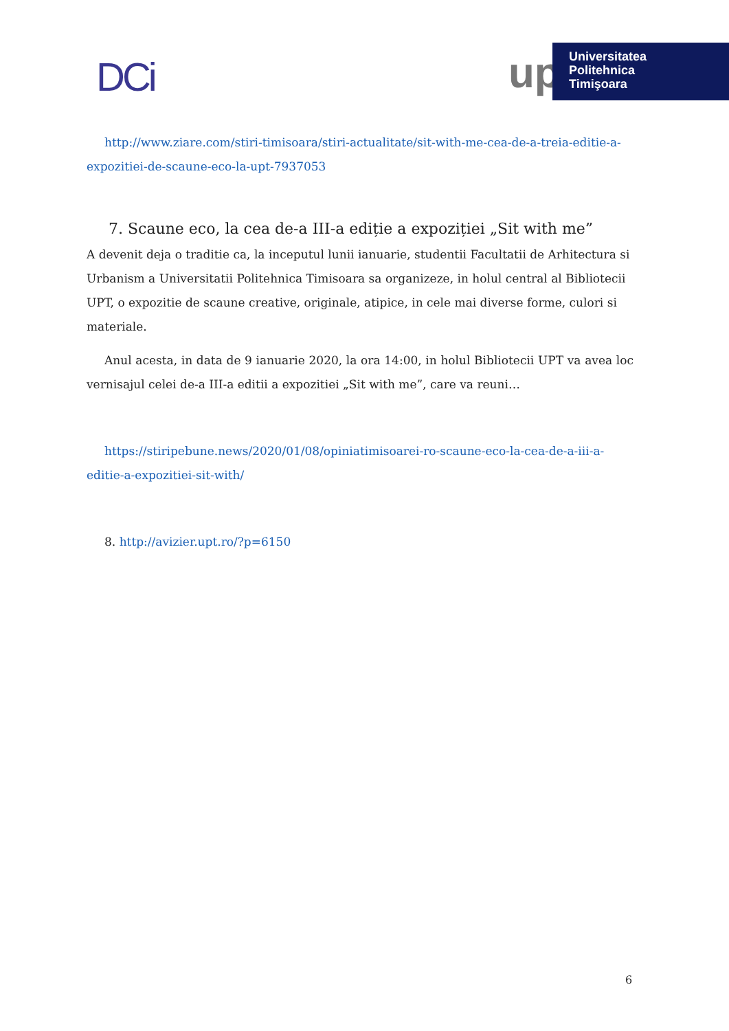DCi
up
Universitatea
Politehnica
Timişoara
http://www.ziare.com/stiri-timisoara/stiri-actualitate/sit-with-me-cea-de-a-treia-editie-a-expozitiei-de-scaune-eco-la-upt-7937053
7. Scaune eco, la cea de-a III-a ediție a expoziției „Sit with me”
A devenit deja o traditie ca, la inceputul lunii ianuarie, studentii Facultatii de Arhitectura si Urbanism a Universitatii Politehnica Timisoara sa organizeze, in holul central al Bibliotecii UPT, o expozitie de scaune creative, originale, atipice, in cele mai diverse forme, culori si materiale.
Anul acesta, in data de 9 ianuarie 2020, la ora 14:00, in holul Bibliotecii UPT va avea loc vernisajul celei de-a III-a editii a expozitiei „Sit with me”, care va reuni…
https://stiripebune.news/2020/01/08/opiniatimisoarei-ro-scaune-eco-la-cea-de-a-iii-a-editie-a-expozitiei-sit-with/
8. http://avizier.upt.ro/?p=6150
6